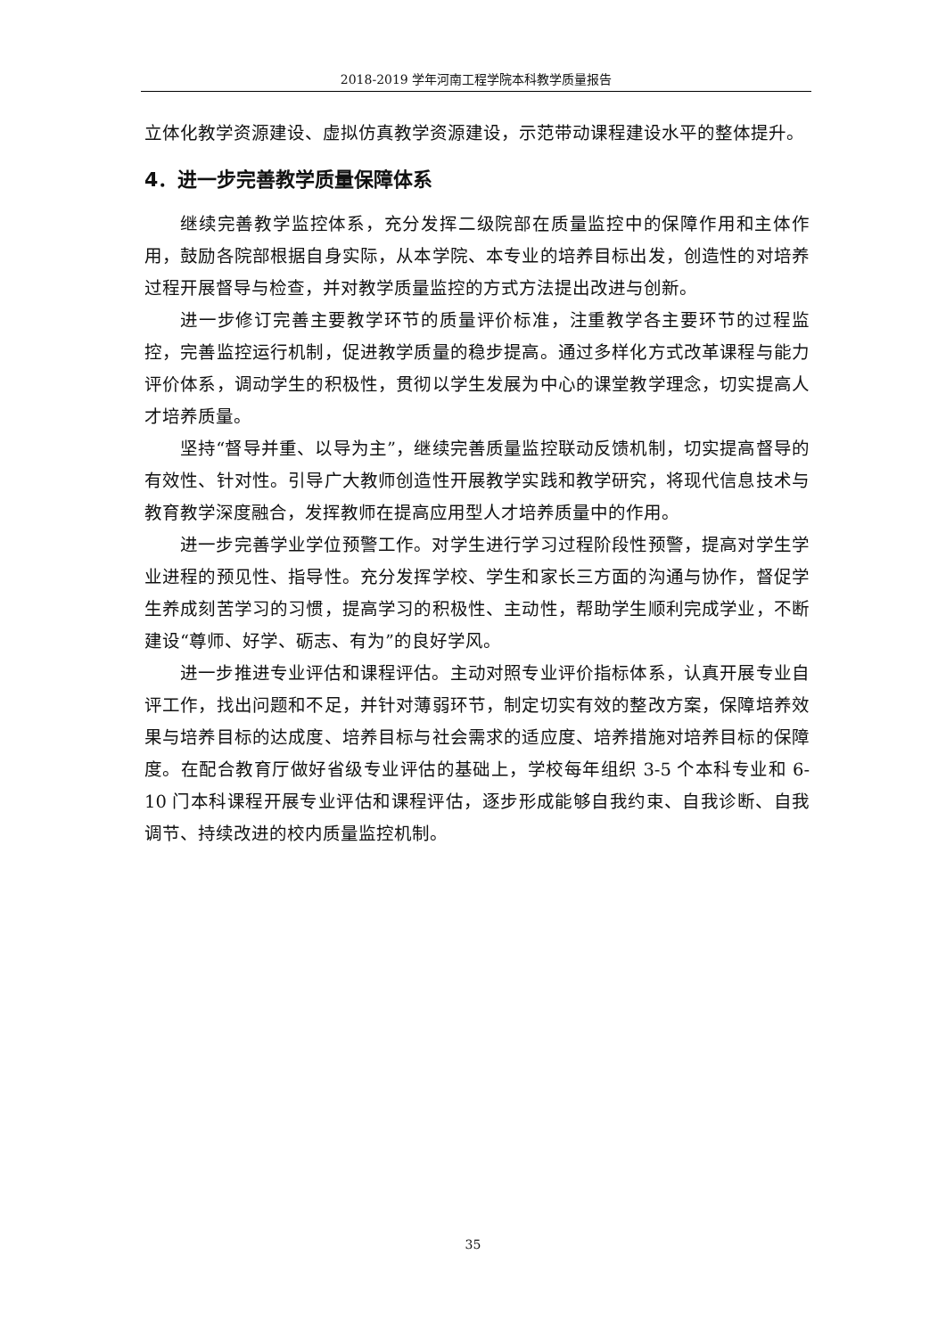2018-2019 学年河南工程学院本科教学质量报告
立体化教学资源建设、虚拟仿真教学资源建设，示范带动课程建设水平的整体提升。
4．进一步完善教学质量保障体系
继续完善教学监控体系，充分发挥二级院部在质量监控中的保障作用和主体作用，鼓励各院部根据自身实际，从本学院、本专业的培养目标出发，创造性的对培养过程开展督导与检查，并对教学质量监控的方式方法提出改进与创新。
进一步修订完善主要教学环节的质量评价标准，注重教学各主要环节的过程监控，完善监控运行机制，促进教学质量的稳步提高。通过多样化方式改革课程与能力评价体系，调动学生的积极性，贯彻以学生发展为中心的课堂教学理念，切实提高人才培养质量。
坚持“督导并重、以导为主”，继续完善质量监控联动反馈机制，切实提高督导的有效性、针对性。引导广大教师创造性开展教学实践和教学研究，将现代信息技术与教育教学深度融合，发挥教师在提高应用型人才培养质量中的作用。
进一步完善学业学位预警工作。对学生进行学习过程阶段性预警，提高对学生学业进程的预见性、指导性。充分发挥学校、学生和家长三方面的沟通与协作，督促学生养成刻苦学习的习惯，提高学习的积极性、主动性，帮助学生顺利完成学业，不断建设“尊师、好学、砺志、有为”的良好学风。
进一步推进专业评估和课程评估。主动对照专业评价指标体系，认真开展专业自评工作，找出问题和不足，并针对薄弱环节，制定切实有效的整改方案，保障培养效果与培养目标的达成度、培养目标与社会需求的适应度、培养措施对培养目标的保障度。在配合教育厅做好省级专业评估的基础上，学校每年组织 3-5 个本科专业和 6-10 门本科课程开展专业评估和课程评估，逐步形成能够自我约束、自我诊断、自我调节、持续改进的校内质量监控机制。
35